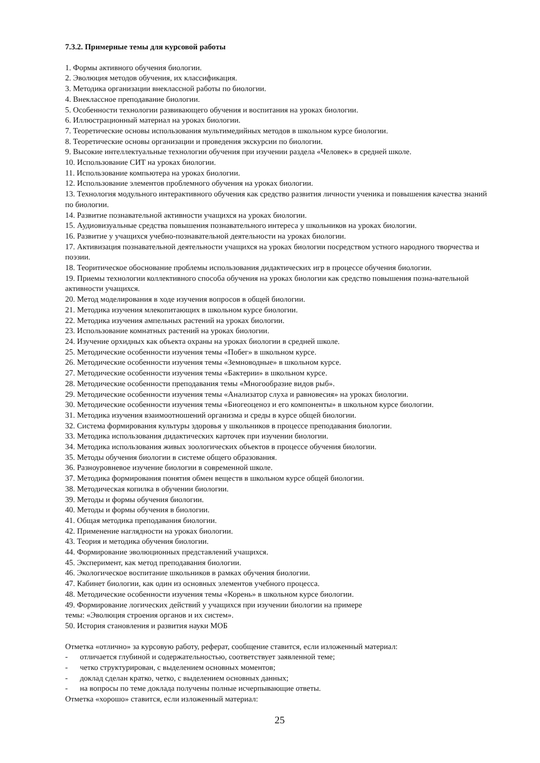7.3.2. Примерные темы для курсовой работы
1. Формы активного обучения биологии.
2. Эволюция методов обучения, их классификация.
3. Методика организации внеклассной работы по биологии.
4. Внеклассное преподавание биологии.
5. Особенности технологии развивающего обучения и воспитания на уроках биологии.
6. Иллюстрационный материал на уроках биологии.
7. Теоретические основы использования мультимедийных методов в школьном курсе биологии.
8. Теоретические основы организации и проведения экскурсии по биологии.
9. Высокие интеллектуальные технологии обучения при изучении раздела «Человек» в средней школе.
10. Использование СИТ на уроках биологии.
11. Использование компьютера на уроках биологии.
12. Использование элементов проблемного обучения на уроках биологии.
13. Технология модульного интерактивного обучения как средство развития личности ученика и повышения качества знаний по биологии.
14. Развитие познавательной активности учащихся на уроках биологии.
15. Аудиовизуальные средства повышения познавательного интереса у школьников на уроках биологии.
16. Развитие у учащихся учебно-познавательной деятельности на уроках биологии.
17. Активизация познавательной деятельности учащихся на уроках биологии посредством устного народного творчества и поэзии.
18. Теоритическое обоснование проблемы использования дидактических игр в процессе обучения биологии.
19. Приемы технологии коллективного способа обучения на уроках биологии как средство повышения позна-вательной активности учащихся.
20. Метод моделирования в ходе изучения вопросов в общей биологии.
21. Методика изучения млекопитающих в школьном курсе биологии.
22. Методика изучения ампельных растений на уроках биологии.
23. Использование комнатных растений на уроках биологии.
24. Изучение орхидных как объекта охраны на уроках биологии в средней школе.
25. Методические особенности изучения темы «Побег» в школьном курсе.
26. Методические особенности изучения темы «Земноводные» в школьном курсе.
27. Методические особенности изучения темы «Бактерии» в школьном курсе.
28. Методические особенности преподавания темы «Многообразие видов рыб».
29. Методические особенности изучения темы «Анализатор слуха и равновесия» на уроках биологии.
30. Методические особенности изучения темы «Биогеоценоз и его компоненты» в школьном курсе биологии.
31. Методика изучения взаимоотношений организма и среды в курсе общей биологии.
32. Система формирования культуры здоровья у школьников в процессе преподавания биологии.
33. Методика использования дидактических карточек при изучении биологии.
34. Методика использования живых зоологических объектов в процессе обучения биологии.
35. Методы обучения биологии в системе общего образования.
36. Разноуровневое изучение биологии в современной школе.
37. Методика формирования понятия обмен веществ в школьном курсе общей биологии.
38. Методическая копилка в обучении биологии.
39. Методы и формы обучения биологии.
40. Методы и формы обучения в биологии.
41. Общая методика преподавания биологии.
42. Применение наглядности на уроках биологии.
43. Теория и методика обучения биологии.
44. Формирование эволюционных представлений учащихся.
45. Эксперимент, как метод преподавания биологии.
46. Экологическое воспитание школьников в рамках обучения биологии.
47. Кабинет биологии, как один из основных элементов учебного процесса.
48. Методические особенности изучения темы «Корень» в школьном курсе биологии.
49. Формирование логических действий у учащихся при изучении биологии на примере
темы: «Эволюция строения органов и их систем».
50. История становления и развития науки МОБ
Отметка «отлично» за курсовую работу, реферат, сообщение ставится, если изложенный материал:
- отличается глубиной и содержательностью, соответствует заявленной теме;
- четко структурирован, с выделением основных моментов;
- доклад сделан кратко, четко, с выделением основных данных;
- на вопросы по теме доклада получены полные исчерпывающие ответы.
Отметка «хорошо» ставится, если изложенный материал:
25